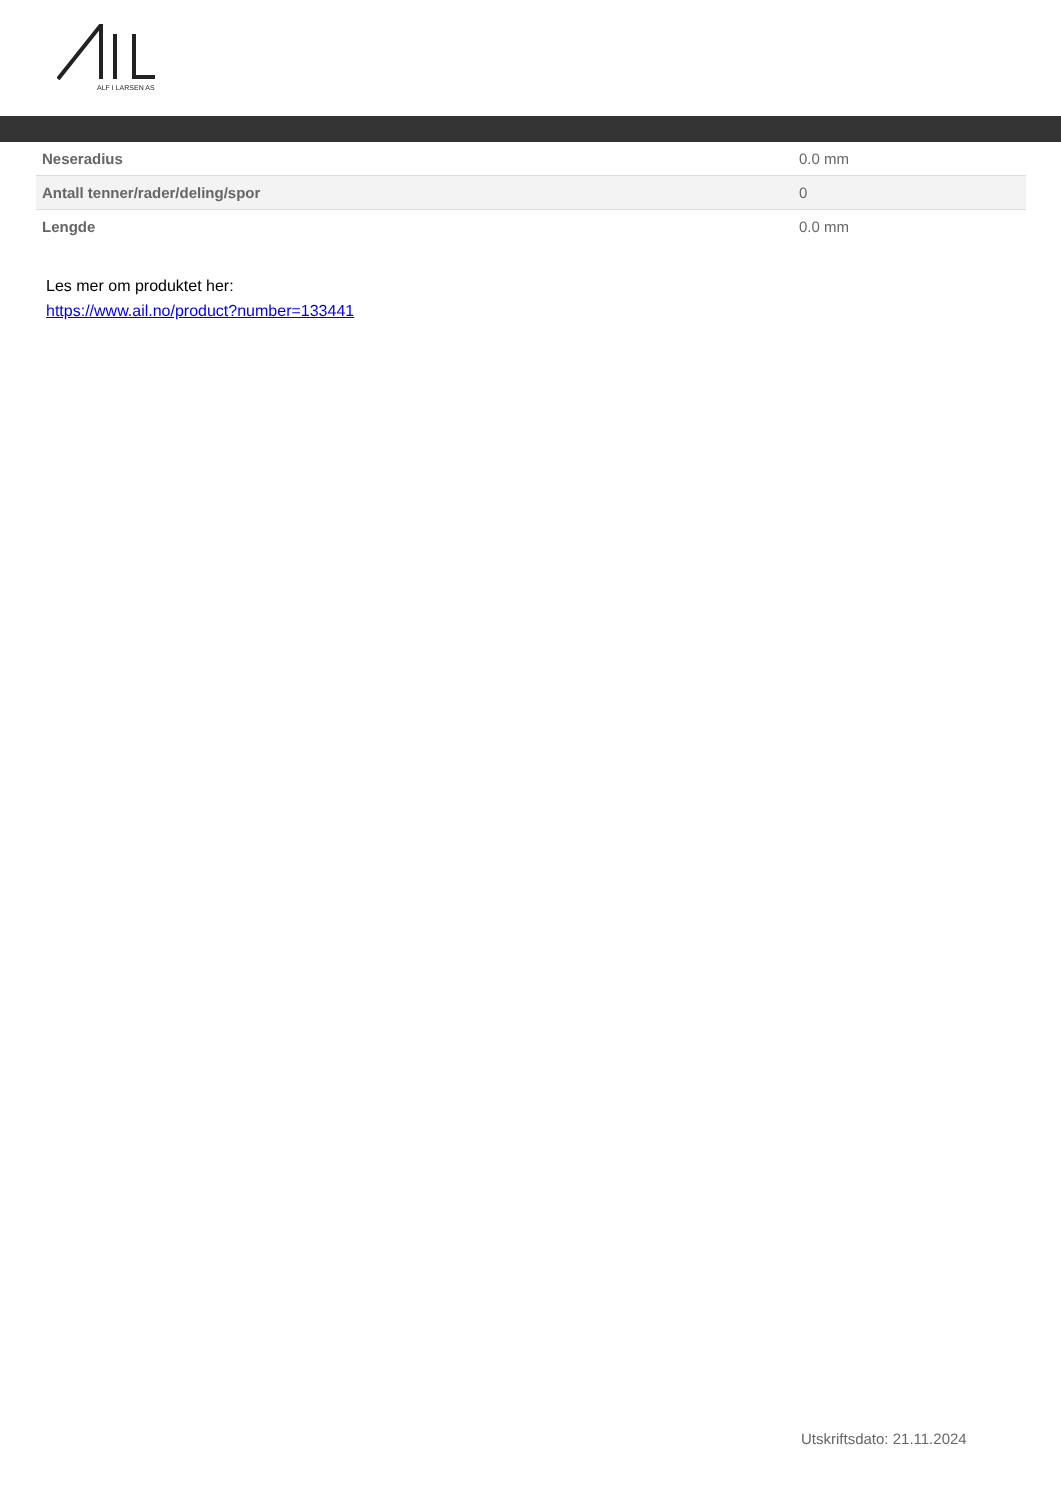ALF I LARSEN AS
| Neseradius | 0.0 mm |
| Antall tenner/rader/deling/spor | 0 |
| Lengde | 0.0 mm |
Les mer om produktet her:
https://www.ail.no/product?number=133441
Utskriftsdato: 21.11.2024